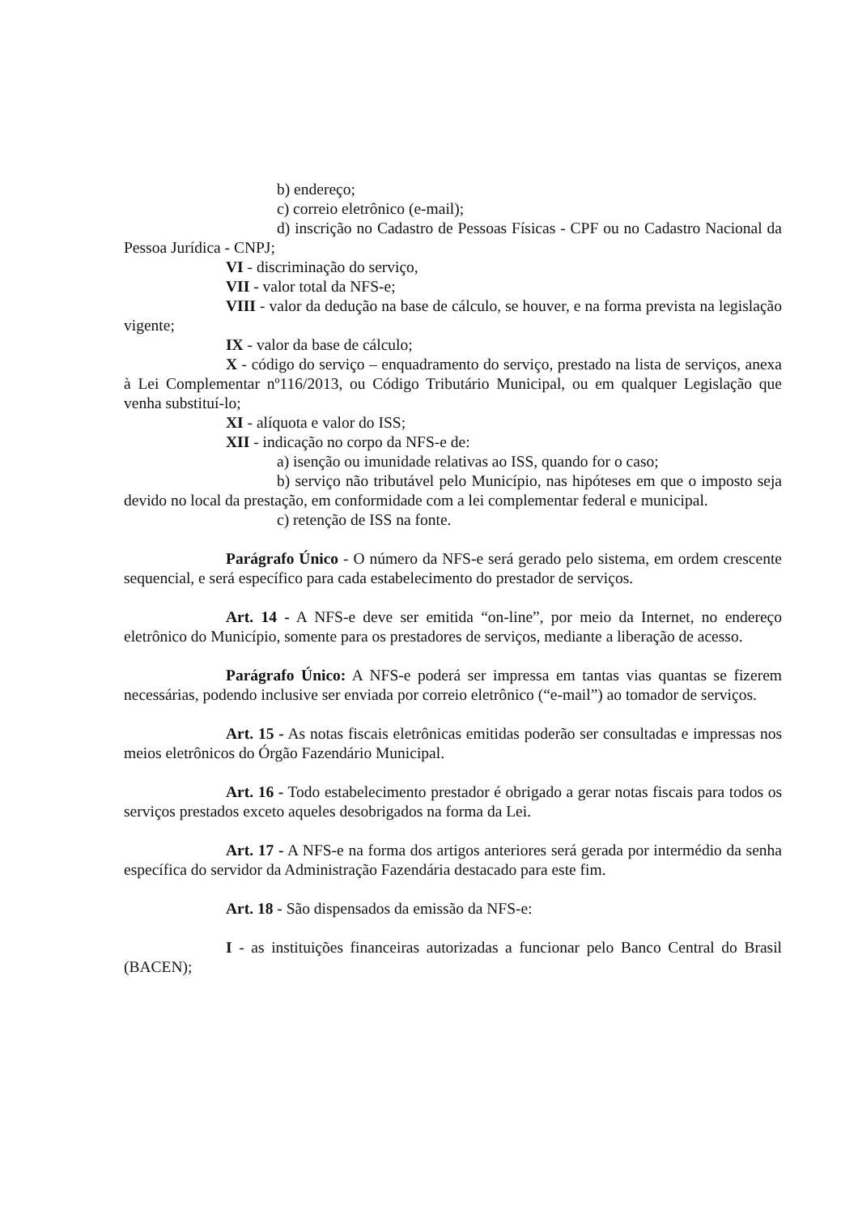b) endereço;
c) correio eletrônico (e-mail);
d) inscrição no Cadastro de Pessoas Físicas - CPF ou no Cadastro Nacional da Pessoa Jurídica - CNPJ;
VI - discriminação do serviço,
VII - valor total da NFS-e;
VIII - valor da dedução na base de cálculo, se houver, e na forma prevista na legislação vigente;
IX - valor da base de cálculo;
X - código do serviço – enquadramento do serviço, prestado na lista de serviços, anexa à Lei Complementar nº116/2013, ou Código Tributário Municipal, ou em qualquer Legislação que venha substituí-lo;
XI - alíquota e valor do ISS;
XII - indicação no corpo da NFS-e de:
a) isenção ou imunidade relativas ao ISS, quando for o caso;
b) serviço não tributável pelo Município, nas hipóteses em que o imposto seja devido no local da prestação, em conformidade com a lei complementar federal e municipal.
c) retenção de ISS na fonte.
Parágrafo Único - O número da NFS-e será gerado pelo sistema, em ordem crescente sequencial, e será específico para cada estabelecimento do prestador de serviços.
Art. 14 - A NFS-e deve ser emitida “on-line”, por meio da Internet, no endereço eletrônico do Município, somente para os prestadores de serviços, mediante a liberação de acesso.
Parágrafo Único: A NFS-e poderá ser impressa em tantas vias quantas se fizerem necessárias, podendo inclusive ser enviada por correio eletrônico (“e-mail”) ao tomador de serviços.
Art. 15 - As notas fiscais eletrônicas emitidas poderão ser consultadas e impressas nos meios eletrônicos do Órgão Fazendário Municipal.
Art. 16 - Todo estabelecimento prestador é obrigado a gerar notas fiscais para todos os serviços prestados exceto aqueles desobrigados na forma da Lei.
Art. 17 - A NFS-e na forma dos artigos anteriores será gerada por intermédio da senha específica do servidor da Administração Fazendária destacado para este fim.
Art. 18 - São dispensados da emissão da NFS-e:
I - as instituições financeiras autorizadas a funcionar pelo Banco Central do Brasil (BACEN);